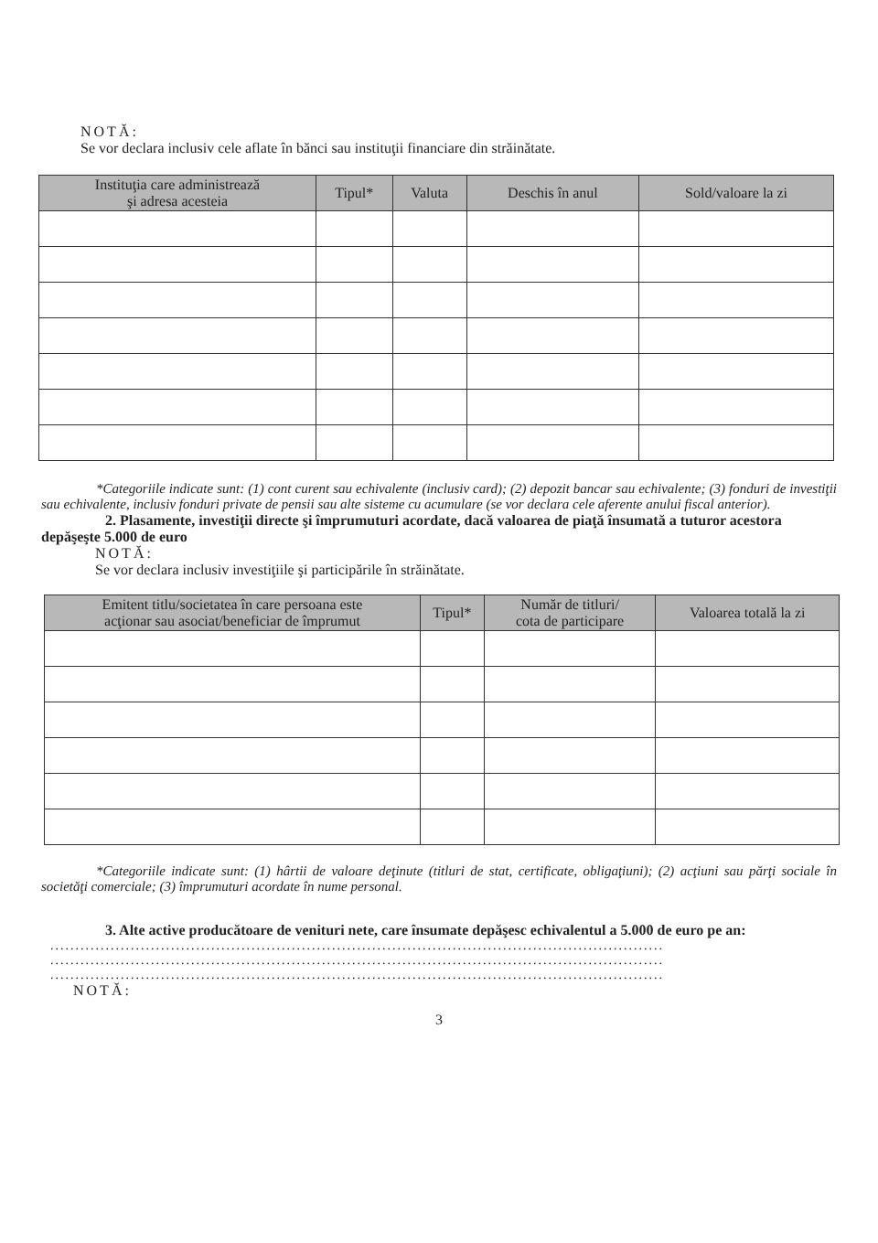NOTĂ:
Se vor declara inclusiv cele aflate în bănci sau instituţii financiare din străinătate.
| Instituţia care administrează şi adresa acesteia | Tipul* | Valuta | Deschis în anul | Sold/valoare la zi |
| --- | --- | --- | --- | --- |
*Categoriile indicate sunt: (1) cont curent sau echivalente (inclusiv card); (2) depozit bancar sau echivalente; (3) fonduri de investiţii sau echivalente, inclusiv fonduri private de pensii sau alte sisteme cu acumulare (se vor declara cele aferente anului fiscal anterior).
2. Plasamente, investiţii directe şi împrumuturi acordate, dacă valoarea de piaţă însumată a tuturor acestora depăşeşte 5.000 de euro
NOTĂ:
Se vor declara inclusiv investiţiile şi participările în străinătate.
| Emitent titlu/societatea în care persoana este acţionar sau asociat/beneficiar de împrumut | Tipul* | Număr de titluri/ cota de participare | Valoarea totală la zi |
| --- | --- | --- | --- |
*Categoriile indicate sunt: (1) hârtii de valoare deţinute (titluri de stat, certificate, obligaţiuni); (2) acţiuni sau părţi sociale în societăţi comerciale; (3) împrumuturi acordate în nume personal.
3. Alte active producătoare de venituri nete, care însumate depăşesc echivalentul a 5.000 de euro pe an:
..........................................................................................................................
..........................................................................................................................
..........................................................................................................................
NOTĂ:
3